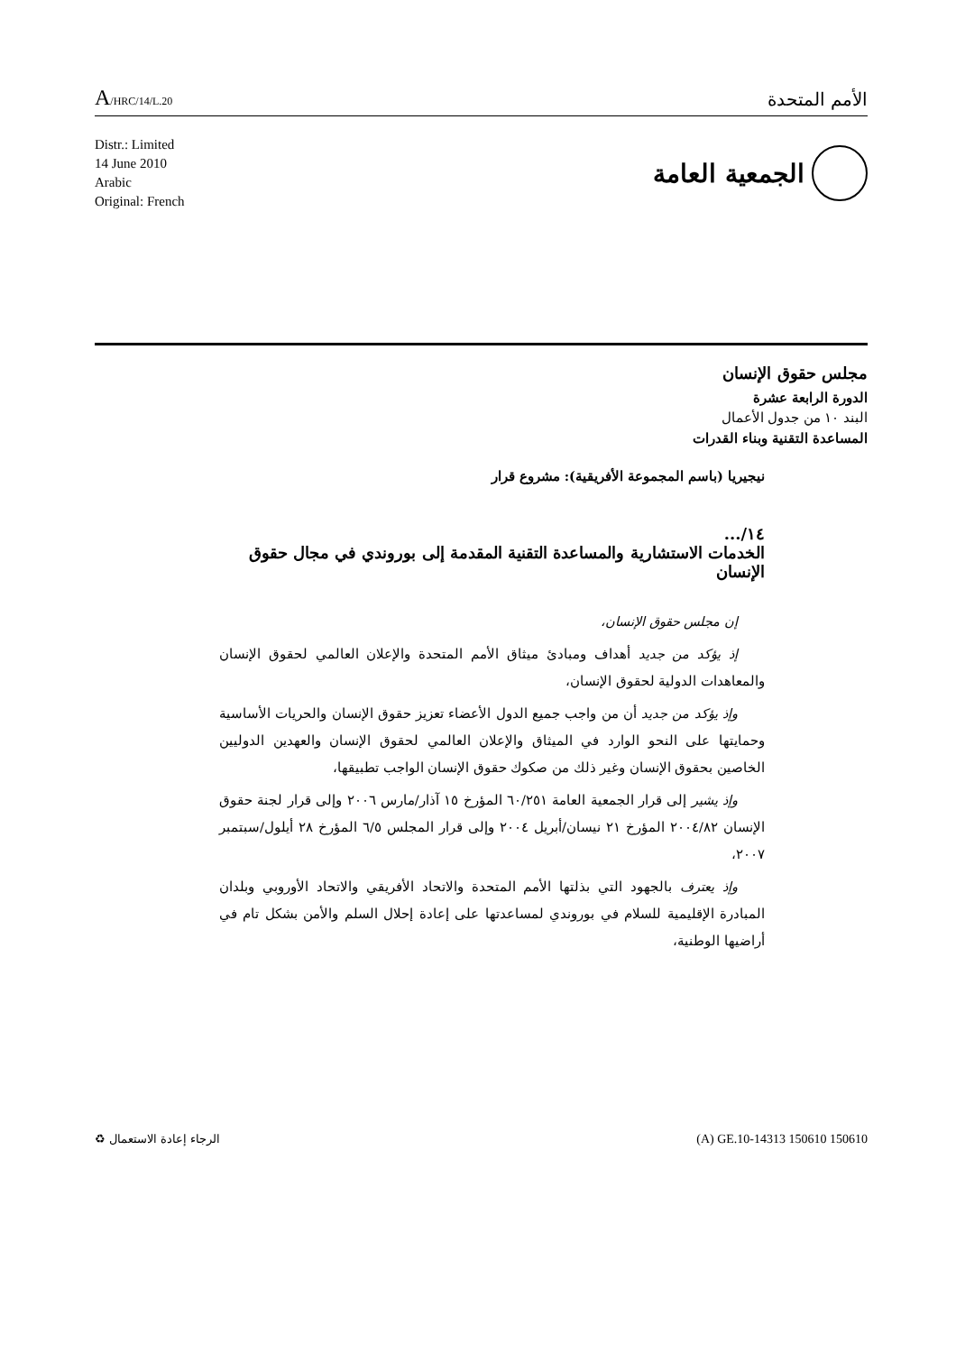A/HRC/14/L.20
الأمم المتحدة
Distr.: Limited
14 June 2010
Arabic
Original: French
الجمعية العامة
مجلس حقوق الإنسان
الدورة الرابعة عشرة
البند ١٠ من جدول الأعمال
المساعدة التقنية وبناء القدرات
نيجيريا (باسم المجموعة الأفريقية): مشروع قرار
١٤/...
الخدمات الاستشارية والمساعدة التقنية المقدمة إلى بوروندي في مجال حقوق الإنسان
إن مجلس حقوق الإنسان،
إذ يؤكد من جديد أهداف ومبادئ ميثاق الأمم المتحدة والإعلان العالمي لحقوق الإنسان والمعاهدات الدولية لحقوق الإنسان،
وإذ يؤكد من جديد أن من واجب جميع الدول الأعضاء تعزيز حقوق الإنسان والحريات الأساسية وحمايتها على النحو الوارد في الميثاق والإعلان العالمي لحقوق الإنسان والعهدين الدوليين الخاصين بحقوق الإنسان وغير ذلك من صكوك حقوق الإنسان الواجب تطبيقها،
وإذ يشير إلى قرار الجمعية العامة ٦٠/٢٥١ المؤرخ ١٥ آذار/مارس ٢٠٠٦ وإلى قرار لجنة حقوق الإنسان ٢٠٠٤/٨٢ المؤرخ ٢١ نيسان/أبريل ٢٠٠٤ وإلى قرار المجلس ٦/٥ المؤرخ ٢٨ أيلول/سبتمبر ٢٠٠٧،
وإذ يعترف بالجهود التي بذلتها الأمم المتحدة والاتحاد الأفريقي والاتحاد الأوروبي وبلدان المبادرة الإقليمية للسلام في بوروندي لمساعدتها على إعادة إحلال السلم والأمن بشكل تام في أراضيها الوطنية،
الرجاء إعادة الاستعمال ♻ (A) GE.10-14313 150610 150610